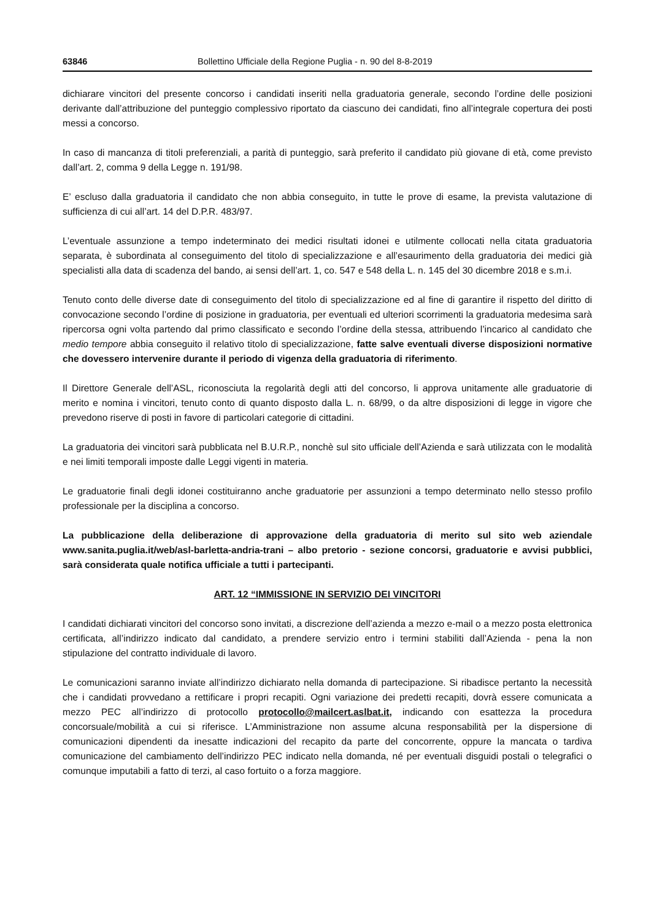63846 Bollettino Ufficiale della Regione Puglia - n. 90 del 8-8-2019
dichiarare vincitori del presente concorso i candidati inseriti nella graduatoria generale, secondo l’ordine delle posizioni derivante dall’attribuzione del punteggio complessivo riportato da ciascuno dei candidati, fino all’integrale copertura dei posti messi a concorso.
In caso di mancanza di titoli preferenziali, a parità di punteggio, sarà preferito il candidato più giovane di età, come previsto dall’art. 2, comma 9 della Legge n. 191/98.
E’ escluso dalla graduatoria il candidato che non abbia conseguito, in tutte le prove di esame, la prevista valutazione di sufficienza di cui all’art. 14 del D.P.R. 483/97.
L’eventuale assunzione a tempo indeterminato dei medici risultati idonei e utilmente collocati nella citata graduatoria separata, è subordinata al conseguimento del titolo di specializzazione e all’esaurimento della graduatoria dei medici già specialisti alla data di scadenza del bando, ai sensi dell’art. 1, co. 547 e 548 della L. n. 145 del 30 dicembre 2018 e s.m.i.
Tenuto conto delle diverse date di conseguimento del titolo di specializzazione ed al fine di garantire il rispetto del diritto di convocazione secondo l’ordine di posizione in graduatoria, per eventuali ed ulteriori scorrimenti la graduatoria medesima sarà ripercorsa ogni volta partendo dal primo classificato e secondo l’ordine della stessa, attribuendo l’incarico al candidato che medio tempore abbia conseguito il relativo titolo di specializzazione, fatte salve eventuali diverse disposizioni normative che dovessero intervenire durante il periodo di vigenza della graduatoria di riferimento.
Il Direttore Generale dell’ASL, riconosciuta la regolarità degli atti del concorso, li approva unitamente alle graduatorie di merito e nomina i vincitori, tenuto conto di quanto disposto dalla L. n. 68/99, o da altre disposizioni di legge in vigore che prevedono riserve di posti in favore di particolari categorie di cittadini.
La graduatoria dei vincitori sarà pubblicata nel B.U.R.P., nonchè sul sito ufficiale dell’Azienda e sarà utilizzata con le modalità e nei limiti temporali imposte dalle Leggi vigenti in materia.
Le graduatorie finali degli idonei costituiranno anche graduatorie per assunzioni a tempo determinato nello stesso profilo professionale per la disciplina a concorso.
La pubblicazione della deliberazione di approvazione della graduatoria di merito sul sito web aziendale www.sanita.puglia.it/web/asl-barletta-andria-trani – albo pretorio - sezione concorsi, graduatorie e avvisi pubblici, sarà considerata quale notifica ufficiale a tutti i partecipanti.
ART. 12 “IMMISSIONE IN SERVIZIO DEI VINCITORI
I candidati dichiarati vincitori del concorso sono invitati, a discrezione dell’azienda a mezzo e-mail o a mezzo posta elettronica certificata, all’indirizzo indicato dal candidato, a prendere servizio entro i termini stabiliti dall’Azienda - pena la non stipulazione del contratto individuale di lavoro.
Le comunicazioni saranno inviate all’indirizzo dichiarato nella domanda di partecipazione. Si ribadisce pertanto la necessità che i candidati provvedano a rettificare i propri recapiti. Ogni variazione dei predetti recapiti, dovrà essere comunicata a mezzo PEC all’indirizzo di protocollo protocollo@mailcert.aslbat.it, indicando con esattezza la procedura concorsuale/mobilità a cui si riferisce. L’Amministrazione non assume alcuna responsabilità per la dispersione di comunicazioni dipendenti da inesatte indicazioni del recapito da parte del concorrente, oppure la mancata o tardiva comunicazione del cambiamento dell’indirizzo PEC indicato nella domanda, né per eventuali disguidi postali o telegrafici o comunque imputabili a fatto di terzi, al caso fortuito o a forza maggiore.